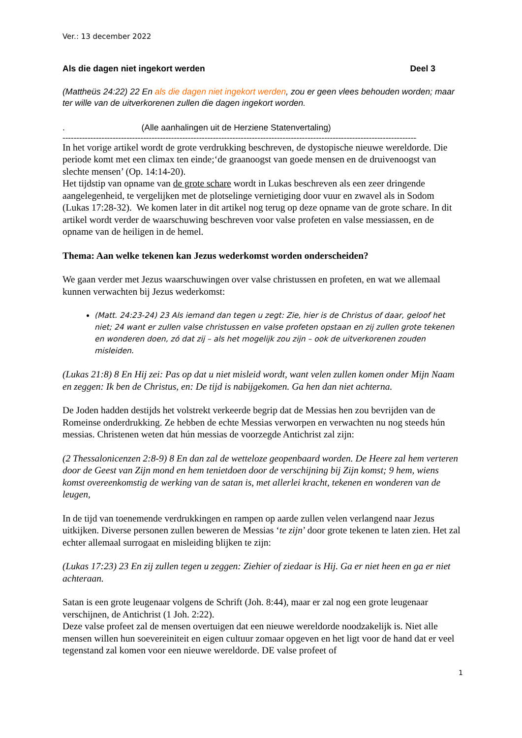Ver.: 13 december 2022
Als die dagen niet ingekort werden Deel 3
(Mattheüs 24:22) 22 En als die dagen niet ingekort werden, zou er geen vlees behouden worden; maar ter wille van de uitverkorenen zullen die dagen ingekort worden.
. (Alle aanhalingen uit de Herziene Statenvertaling)
--------------------------------------------------------------------------------------------------------------------------------
In het vorige artikel wordt de grote verdrukking beschreven, de dystopische nieuwe wereldorde. Die periode komt met een climax ten einde;‘de graanoogst van goede mensen en de druivenoogst van slechte mensen’ (Op. 14:14-20).
Het tijdstip van opname van de grote schare wordt in Lukas beschreven als een zeer dringende aangelegenheid, te vergelijken met de plotselinge vernietiging door vuur en zwavel als in Sodom (Lukas 17:28-32). We komen later in dit artikel nog terug op deze opname van de grote schare. In dit artikel wordt verder de waarschuwing beschreven voor valse profeten en valse messiassen, en de opname van de heiligen in de hemel.
Thema: Aan welke tekenen kan Jezus wederkomst worden onderscheiden?
We gaan verder met Jezus waarschuwingen over valse christussen en profeten, en wat we allemaal kunnen verwachten bij Jezus wederkomst:
(Matt. 24:23-24) 23 Als iemand dan tegen u zegt: Zie, hier is de Christus of daar, geloof het niet; 24 want er zullen valse christussen en valse profeten opstaan en zij zullen grote tekenen en wonderen doen, zó dat zij – als het mogelijk zou zijn – ook de uitverkorenen zouden misleiden.
(Lukas 21:8) 8 En Hij zei: Pas op dat u niet misleid wordt, want velen zullen komen onder Mijn Naam en zeggen: Ik ben de Christus, en: De tijd is nabijgekomen. Ga hen dan niet achterna.
De Joden hadden destijds het volstrekt verkeerde begrip dat de Messias hen zou bevrijden van de Romeinse onderdrukking. Ze hebben de echte Messias verworpen en verwachten nu nog steeds hún messias. Christenen weten dat hún messias de voorzegde Antichrist zal zijn:
(2 Thessalonicenzen 2:8-9) 8 En dan zal de wetteloze geopenbaard worden. De Heere zal hem verteren door de Geest van Zijn mond en hem tenietdoen door de verschijning bij Zijn komst; 9 hem, wiens komst overeenkomstig de werking van de satan is, met allerlei kracht, tekenen en wonderen van de leugen,
In de tijd van toenemende verdrukkingen en rampen op aarde zullen velen verlangend naar Jezus uitkijken. Diverse personen zullen beweren de Messias ‘te zijn’ door grote tekenen te laten zien. Het zal echter allemaal surrogaat en misleiding blijken te zijn:
(Lukas 17:23) 23 En zij zullen tegen u zeggen: Ziehier of ziedaar is Hij. Ga er niet heen en ga er niet achteraan.
Satan is een grote leugenaar volgens de Schrift (Joh. 8:44), maar er zal nog een grote leugenaar verschijnen, de Antichrist (1 Joh. 2:22).
Deze valse profeet zal de mensen overtuigen dat een nieuwe wereldorde noodzakelijk is. Niet alle mensen willen hun soevereiniteit en eigen cultuur zomaar opgeven en het ligt voor de hand dat er veel tegenstand zal komen voor een nieuwe wereldorde. DE valse profeet of
1